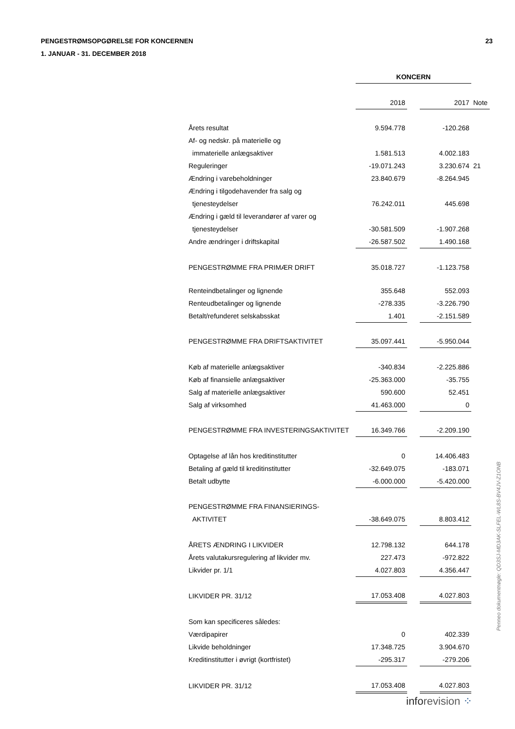23 PENGESTRØMSOPGØRELSE FOR KONCERNEN
1. JANUAR - 31. DECEMBER 2018
| | KONCERN | | | |
| | 2018 | | 2017 | Note |
| Årets resultat | 9.594.778 | | -120.268 | |
| Af- og nedskr. på materielle og | | | | |
| immaterielle anlægsaktiver | 1.581.513 | | 4.002.183 | |
| Reguleringer | -19.071.243 | | 3.230.674 | 21 |
| Ændring i varebeholdninger | 23.840.679 | | -8.264.945 | |
| Ændring i tilgodehavender fra salg og | | | | |
| tjenesteydelser | 76.242.011 | | 445.698 | |
| Ændring i gæld til leverandører af varer og | | | | |
| tjenesteydelser | -30.581.509 | | -1.907.268 | |
| Andre ændringer i driftskapital | -26.587.502 | | 1.490.168 | |
| PENGESTRØMME FRA PRIMÆR DRIFT | 35.018.727 | | -1.123.758 | |
| Renteindbetalinger og lignende | 355.648 | | 552.093 | |
| Renteudbetalinger og lignende | -278.335 | | -3.226.790 | |
| Betalt/refunderet selskabsskat | 1.401 | | -2.151.589 | |
| PENGESTRØMME FRA DRIFTSAKTIVITET | 35.097.441 | | -5.950.044 | |
| Køb af materielle anlægsaktiver | -340.834 | | -2.225.886 | |
| Køb af finansielle anlægsaktiver | -25.363.000 | | -35.755 | |
| Salg af materielle anlægsaktiver | 590.600 | | 52.451 | |
| Salg af virksomhed | 41.463.000 | | 0 | |
| PENGESTRØMME FRA INVESTERINGSAKTIVITET | 16.349.766 | | -2.209.190 | |
| Optagelse af lån hos kreditinstitutter | 0 | | 14.406.483 | |
| Betaling af gæld til kreditinstitutter | -32.649.075 | | -183.071 | |
| Betalt udbytte | -6.000.000 | | -5.420.000 | |
| PENGESTRØMME FRA FINANSIERINGS- | | | | |
| AKTIVITET | -38.649.075 | | 8.803.412 | |
| ÅRETS ÆNDRING I LIKVIDER | 12.798.132 | | 644.178 | |
| Årets valutakursregulering af likvider mv. | 227.473 | | -972.822 | |
| Likvider pr. 1/1 | 4.027.803 | | 4.356.447 | |
| LIKVIDER PR. 31/12 | 17.053.408 | | 4.027.803 | |
| Som kan specificeres således: | | | | |
| Værdipapirer | 0 | | 402.339 | |
| Likvide beholdninger | 17.348.725 | | 3.904.670 | |
| Kreditinstitutter i øvrigt (kortfristet) | -295.317 | | -279.206 | |
| LIKVIDER PR. 31/12 | 17.053.408 | | 4.027.803 | |
Penneo dokumentnøgle: QD3SJ-MD3AK-SLFEL-WL8S-BV4JV-Z1ONB
inforevision ⁘